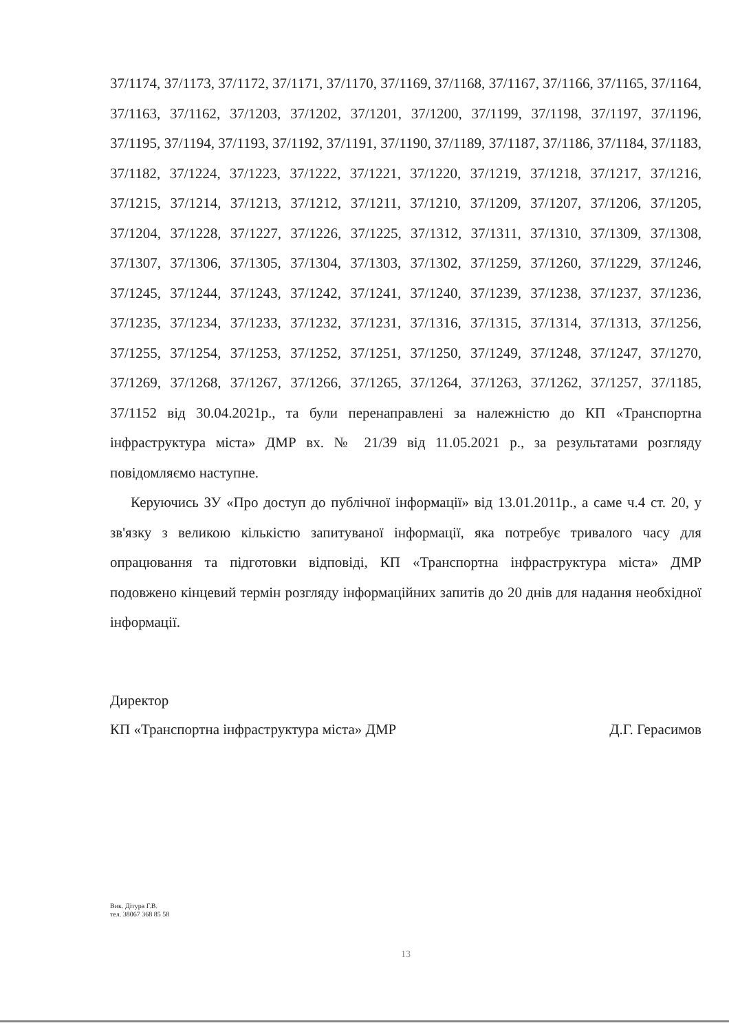37/1174, 37/1173, 37/1172, 37/1171, 37/1170, 37/1169, 37/1168, 37/1167, 37/1166, 37/1165, 37/1164, 37/1163, 37/1162, 37/1203, 37/1202, 37/1201, 37/1200, 37/1199, 37/1198, 37/1197, 37/1196, 37/1195, 37/1194, 37/1193, 37/1192, 37/1191, 37/1190, 37/1189, 37/1187, 37/1186, 37/1184, 37/1183, 37/1182, 37/1224, 37/1223, 37/1222, 37/1221, 37/1220, 37/1219, 37/1218, 37/1217, 37/1216, 37/1215, 37/1214, 37/1213, 37/1212, 37/1211, 37/1210, 37/1209, 37/1207, 37/1206, 37/1205, 37/1204, 37/1228, 37/1227, 37/1226, 37/1225, 37/1312, 37/1311, 37/1310, 37/1309, 37/1308, 37/1307, 37/1306, 37/1305, 37/1304, 37/1303, 37/1302, 37/1259, 37/1260, 37/1229, 37/1246, 37/1245, 37/1244, 37/1243, 37/1242, 37/1241, 37/1240, 37/1239, 37/1238, 37/1237, 37/1236, 37/1235, 37/1234, 37/1233, 37/1232, 37/1231, 37/1316, 37/1315, 37/1314, 37/1313, 37/1256, 37/1255, 37/1254, 37/1253, 37/1252, 37/1251, 37/1250, 37/1249, 37/1248, 37/1247, 37/1270, 37/1269, 37/1268, 37/1267, 37/1266, 37/1265, 37/1264, 37/1263, 37/1262, 37/1257, 37/1185, 37/1152 від 30.04.2021р., та були перенаправлені за належністю до КП «Транспортна інфраструктура міста» ДМР вх. № 21/39 від 11.05.2021 р., за результатами розгляду повідомляємо наступне.
Керуючись ЗУ «Про доступ до публічної інформації» від 13.01.2011р., а саме ч.4 ст. 20, у зв'язку з великою кількістю запитуваної інформації, яка потребує тривалого часу для опрацювання та підготовки відповіді, КП «Транспортна інфраструктура міста» ДМР подовжено кінцевий термін розгляду інформаційних запитів до 20 днів для надання необхідної інформації.
Директор
КП «Транспортна інфраструктура міста» ДМР Д.Г. Герасимов
Вик. Дітура Г.В.
тел. 38067 368 85 58
13